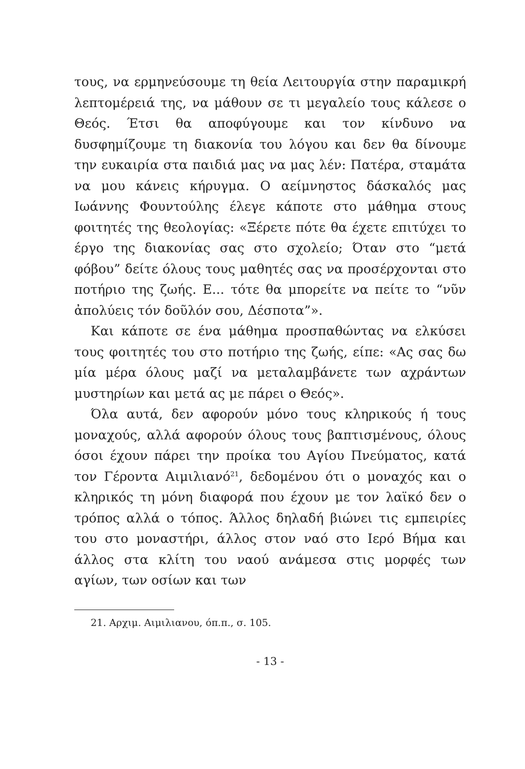τους, να ερμηνεύσουμε τη θεία Λειτουργία στην παραμικρή λεπτομέρειά της, να μάθουν σε τι μεγαλείο τους κάλεσε ο Θεός. Έτσι θα αποφύγουμε και τον κίνδυνο να δυσφημίζουμε τη διακονία του λόγου και δεν θα δίνουμε την ευκαιρία στα παιδιά μας να μας λέν: Πατέρα, σταμάτα να μου κάνεις κήρυγμα. Ο αείμνηστος δάσκαλός μας Ιωάννης Φουντούλης έλεγε κάποτε στο μάθημα στους φοιτητές της θεολογίας: «Ξέρετε πότε θα έχετε επιτύχει το έργο της διακονίας σας στο σχολείο; Όταν στο “μετά φόβου” δείτε όλους τους μαθητές σας να προσέρχονται στο ποτήριο της ζωής. Ε... τότε θα μπορείτε να πείτε το “νῦν ἀπολύεις τόν δοῦλόν σου, Δέσποτα”».
Και κάποτε σε ένα μάθημα προσπαθώντας να ελκύσει τους φοιτητές του στο ποτήριο της ζωής, είπε: «Ας σας δω μία μέρα όλους μαζί να μεταλαμβάνετε των αχράντων μυστηρίων και μετά ας με πάρει ο Θεός».
Όλα αυτά, δεν αφορούν μόνο τους κληρικούς ή τους μοναχούς, αλλά αφορούν όλους τους βαπτισμένους, όλους όσοι έχουν πάρει την προίκα του Αγίου Πνεύματος, κατά τον Γέροντα Αιμιλιανό<sup>21</sup>, δεδομένου ότι ο μοναχός και ο κληρικός τη μόνη διαφορά που έχουν με τον λαϊκό δεν ο τρόπος αλλά ο τόπος. Άλλος δηλαδή βιώνει τις εμπειρίες του στο μοναστήρι, άλλος στον ναό στο Ιερό Βήμα και άλλος στα κλίτη του ναού ανάμεσα στις μορφές των αγίων, των οσίων και των
21. Αρχιμ. Αιμιλιανου, όπ.π., σ. 105.
- 13 -